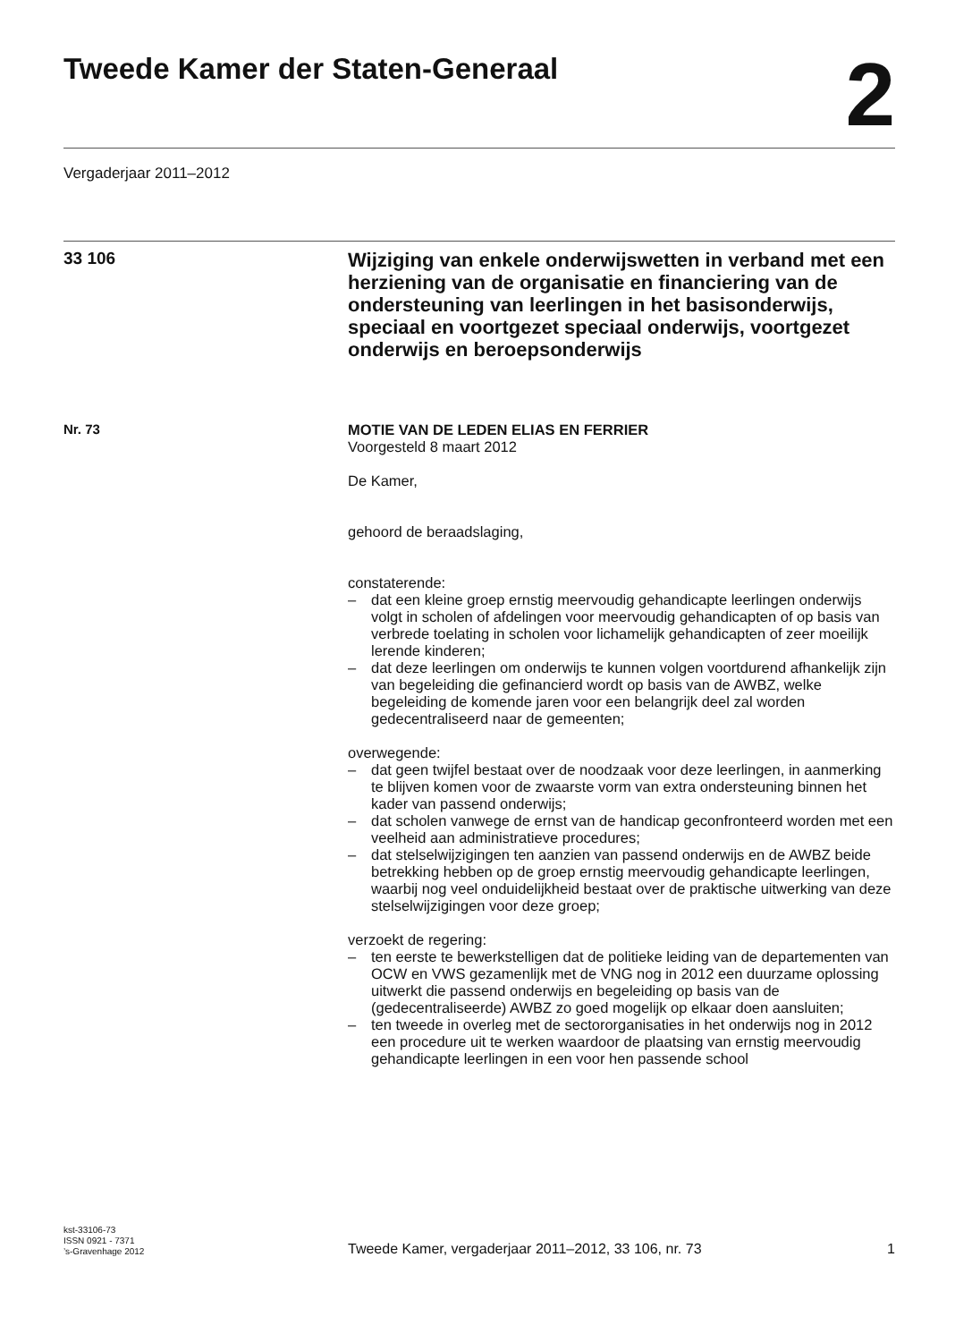Tweede Kamer der Staten-Generaal
2
Vergaderjaar 2011–2012
33 106
Wijziging van enkele onderwijswetten in verband met een herziening van de organisatie en financiering van de ondersteuning van leerlingen in het basisonderwijs, speciaal en voortgezet speciaal onderwijs, voortgezet onderwijs en beroepsonderwijs
Nr. 73
MOTIE VAN DE LEDEN ELIAS EN FERRIER
Voorgesteld 8 maart 2012
De Kamer,
gehoord de beraadslaging,
constaterende:
– dat een kleine groep ernstig meervoudig gehandicapte leerlingen onderwijs volgt in scholen of afdelingen voor meervoudig gehandicapten of op basis van verbrede toelating in scholen voor lichamelijk gehandicapten of zeer moeilijk lerende kinderen;
– dat deze leerlingen om onderwijs te kunnen volgen voortdurend afhankelijk zijn van begeleiding die gefinancierd wordt op basis van de AWBZ, welke begeleiding de komende jaren voor een belangrijk deel zal worden gedecentraliseerd naar de gemeenten;
overwegende:
– dat geen twijfel bestaat over de noodzaak voor deze leerlingen, in aanmerking te blijven komen voor de zwaarste vorm van extra ondersteuning binnen het kader van passend onderwijs;
– dat scholen vanwege de ernst van de handicap geconfronteerd worden met een veelheid aan administratieve procedures;
– dat stelselwijzigingen ten aanzien van passend onderwijs en de AWBZ beide betrekking hebben op de groep ernstig meervoudig gehandicapte leerlingen, waarbij nog veel onduidelijkheid bestaat over de praktische uitwerking van deze stelselwijzigingen voor deze groep;
verzoekt de regering:
– ten eerste te bewerkstelligen dat de politieke leiding van de departementen van OCW en VWS gezamenlijk met de VNG nog in 2012 een duurzame oplossing uitwerkt die passend onderwijs en begeleiding op basis van de (gedecentraliseerde) AWBZ zo goed mogelijk op elkaar doen aansluiten;
– ten tweede in overleg met de sectororganisaties in het onderwijs nog in 2012 een procedure uit te werken waardoor de plaatsing van ernstig meervoudig gehandicapte leerlingen in een voor hen passende school
kst-33106-73
ISSN 0921 - 7371
’s-Gravenhage 2012
Tweede Kamer, vergaderjaar 2011–2012, 33 106, nr. 73
1